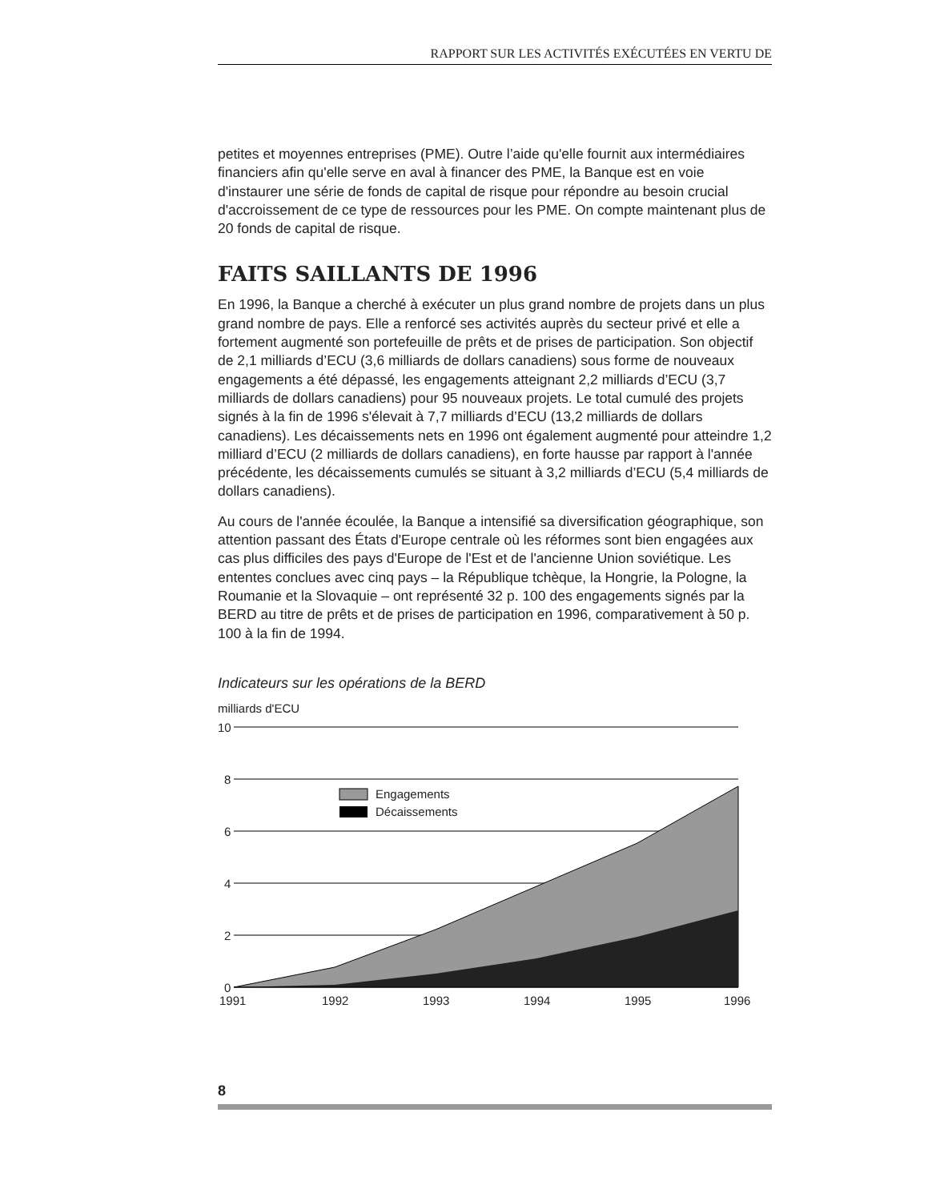RAPPORT SUR LES ACTIVITÉS EXÉCUTÉES EN VERTU DE
petites et moyennes entreprises (PME). Outre l’aide qu'elle fournit aux intermédiaires financiers afin qu'elle serve en aval à financer des PME, la Banque est en voie d'instaurer une série de fonds de capital de risque pour répondre au besoin crucial d'accroissement de ce type de ressources pour les PME. On compte maintenant plus de 20 fonds de capital de risque.
FAITS SAILLANTS DE 1996
En 1996, la Banque a cherché à exécuter un plus grand nombre de projets dans un plus grand nombre de pays. Elle a renforcé ses activités auprès du secteur privé et elle a fortement augmenté son portefeuille de prêts et de prises de participation. Son objectif de 2,1 milliards d’ECU (3,6 milliards de dollars canadiens) sous forme de nouveaux engagements a été dépassé, les engagements atteignant 2,2 milliards d’ECU (3,7 milliards de dollars canadiens) pour 95 nouveaux projets. Le total cumulé des projets signés à la fin de 1996 s'élevait à 7,7 milliards d’ECU (13,2 milliards de dollars canadiens). Les décaissements nets en 1996 ont également augmenté pour atteindre 1,2 milliard d’ECU (2 milliards de dollars canadiens), en forte hausse par rapport à l'année précédente, les décaissements cumulés se situant à 3,2 milliards d’ECU (5,4 milliards de dollars canadiens).
Au cours de l'année écoulée, la Banque a intensifié sa diversification géographique, son attention passant des États d'Europe centrale où les réformes sont bien engagées aux cas plus difficiles des pays d'Europe de l'Est et de l'ancienne Union soviétique. Les ententes conclues avec cinq pays – la République tchèque, la Hongrie, la Pologne, la Roumanie et la Slovaquie – ont représenté 32 p. 100 des engagements signés par la BERD au titre de prêts et de prises de participation en 1996, comparativement à 50 p. 100 à la fin de 1994.
Indicateurs sur les opérations de la BERD
milliards d'ECU
10
8
6
4
2
0
Engagements
Décaissements
1991
1992
1993
1994
1995
1996
8